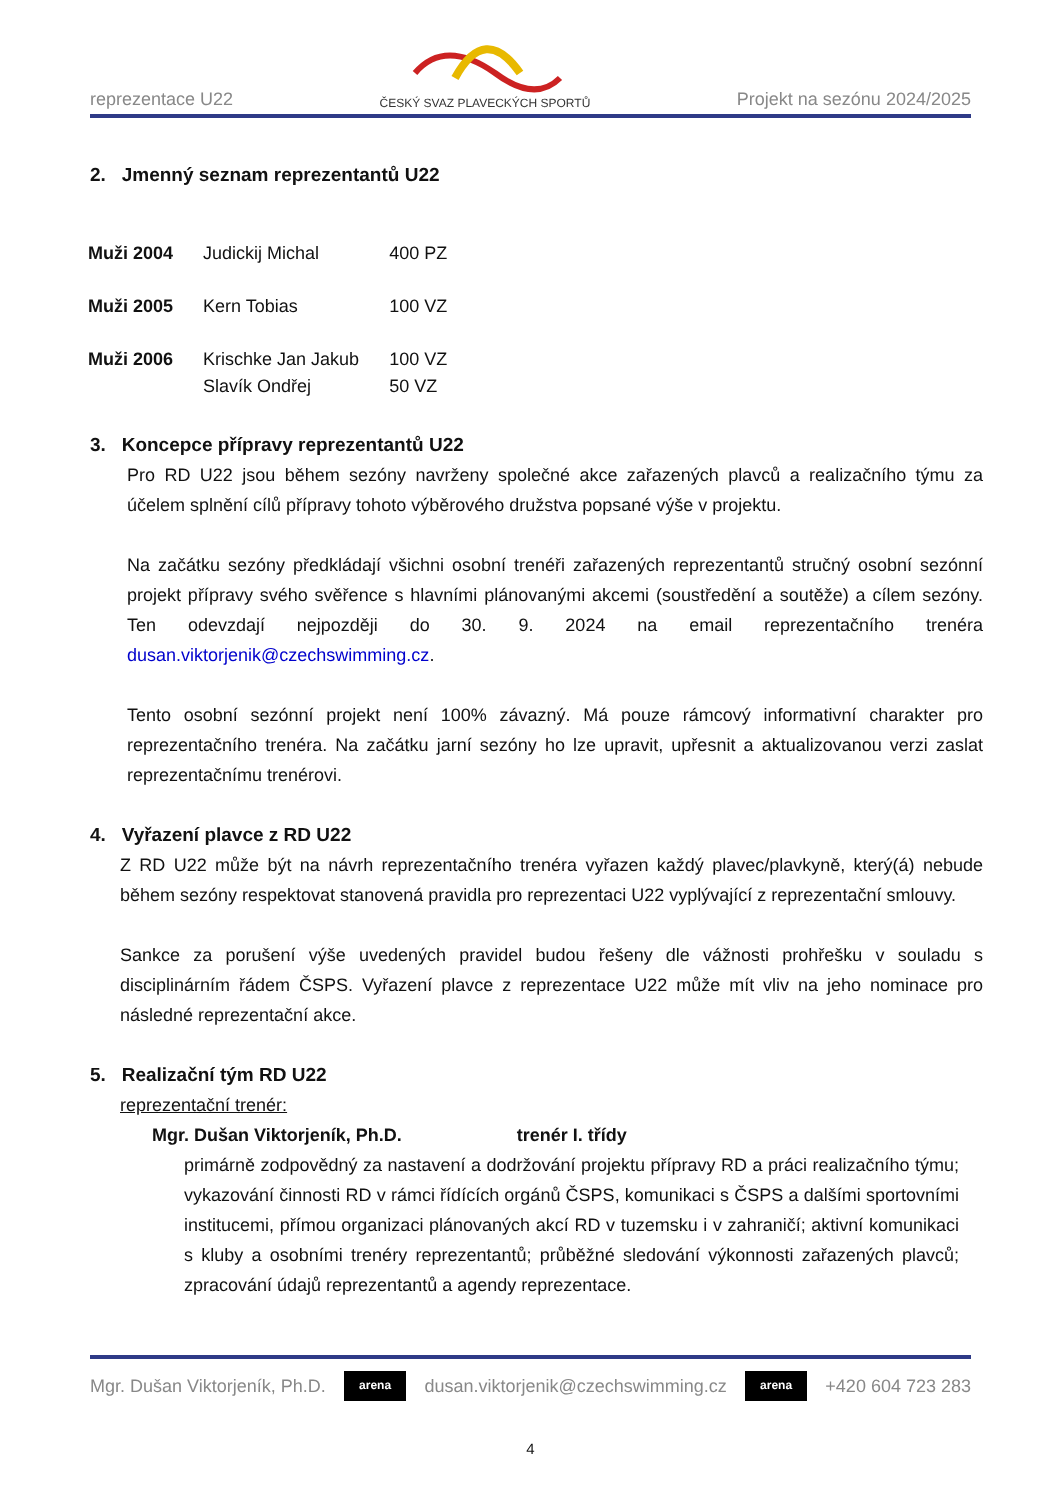reprezentace U22
ČESKÝ SVAZ PLAVECKÝCH SPORTŮ
Projekt na sezónu 2024/2025
2. Jmenný seznam reprezentantů U22
| Muži 2004 | Judickij Michal | 400 PZ |
| Muži 2005 | Kern Tobias | 100 VZ |
| Muži 2006 | Krischke Jan Jakub Slavík Ondřej | 100 VZ 50 VZ |
3. Koncepce přípravy reprezentantů U22
Pro RD U22 jsou během sezóny navrženy společné akce zařazených plavců a realizačního týmu za účelem splnění cílů přípravy tohoto výběrového družstva popsané výše v projektu.
Na začátku sezóny předkládají všichni osobní trenéři zařazených reprezentantů stručný osobní sezónní projekt přípravy svého svěřence s hlavními plánovanými akcemi (soustředění a soutěže) a cílem sezóny. Ten odevzdají nejpozději do 30. 9. 2024 na email reprezentačního trenéra dusan.viktorjenik@czechswimming.cz.
Tento osobní sezónní projekt není 100% závazný. Má pouze rámcový informativní charakter pro reprezentačního trenéra. Na začátku jarní sezóny ho lze upravit, upřesnit a aktualizovanou verzi zaslat reprezentačnímu trenérovi.
4. Vyřazení plavce z RD U22
Z RD U22 může být na návrh reprezentačního trenéra vyřazen každý plavec/plavkyně, který(á) nebude během sezóny respektovat stanovená pravidla pro reprezentaci U22 vyplývající z reprezentační smlouvy.
Sankce za porušení výše uvedených pravidel budou řešeny dle vážnosti prohřešku v souladu s disciplinárním řádem ČSPS. Vyřazení plavce z reprezentace U22 může mít vliv na jeho nominace pro následné reprezentační akce.
5. Realizační tým RD U22
reprezentační trenér:
Mgr. Dušan Viktorjeník, Ph.D. trenér I. třídy
primárně zodpovědný za nastavení a dodržování projektu přípravy RD a práci realizačního týmu; vykazování činnosti RD v rámci řídících orgánů ČSPS, komunikaci s ČSPS a dalšími sportovními institucemi, přímou organizaci plánovaných akcí RD v tuzemsku i v zahraničí; aktivní komunikaci s kluby a osobními trenéry reprezentantů; průběžné sledování výkonnosti zařazených plavců; zpracování údajů reprezentantů a agendy reprezentace.
Mgr. Dušan Viktorjeník, Ph.D.
arena
dusan.viktorjenik@czechswimming.cz
arena
+420 604 723 283
4